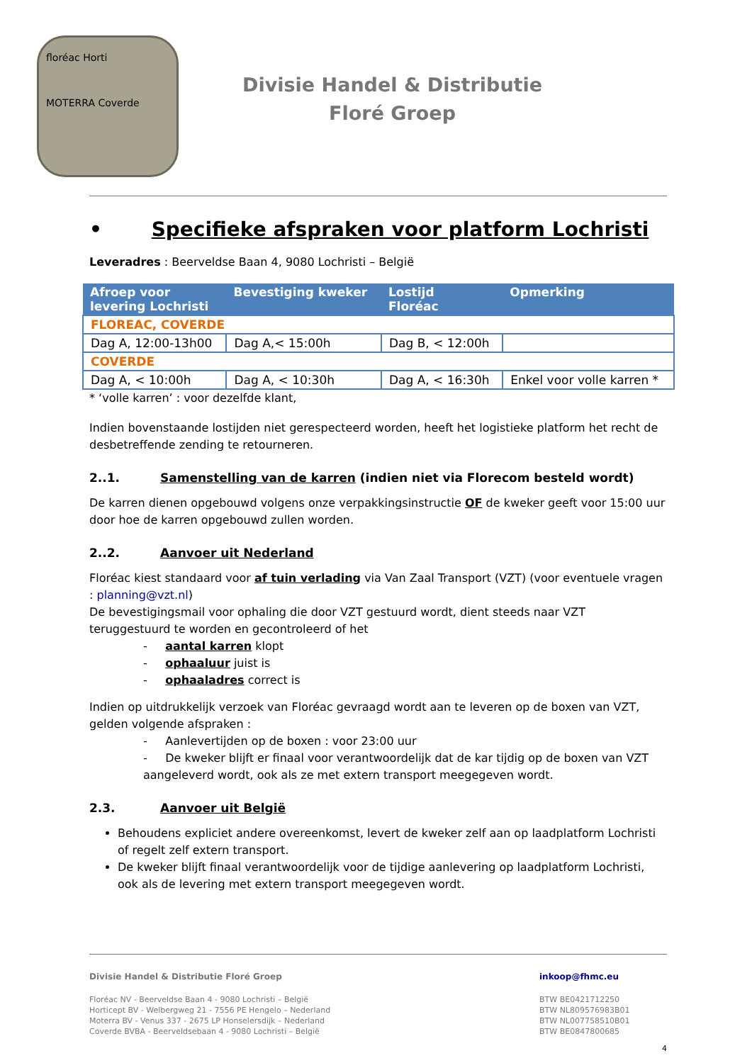floréac Horti
MOTERRA Coverde
Divisie Handel & Distributie
Floré Groep
• Specifieke afspraken voor platform Lochristi
Leveradres : Beerveldse Baan 4, 9080 Lochristi – België
| Afroep voor levering Lochristi | Bevestiging kweker | Lostijd Floréac | Opmerking |
| --- | --- | --- | --- |
| FLOREAC, COVERDE | | | |
| Dag A, 12:00-13h00 | Dag A,< 15:00h | Dag B, < 12:00h | |
| COVERDE | | | |
| Dag A, < 10:00h | Dag A, < 10:30h | Dag A, < 16:30h | Enkel voor volle karren * |
* ‘volle karren’ : voor dezelfde klant,
Indien bovenstaande lostijden niet gerespecteerd worden, heeft het logistieke platform het recht de desbetreffende zending te retourneren.
2..1. Samenstelling van de karren (indien niet via Florecom besteld wordt)
De karren dienen opgebouwd volgens onze verpakkingsinstructie OF de kweker geeft voor 15:00 uur door hoe de karren opgebouwd zullen worden.
2..2. Aanvoer uit Nederland
Floréac kiest standaard voor af tuin verlading via Van Zaal Transport (VZT) (voor eventuele vragen : planning@vzt.nl)
De bevestigingsmail voor ophaling die door VZT gestuurd wordt, dient steeds naar VZT teruggestuurd te worden en gecontroleerd of het
- aantal karren klopt
- ophaaluur juist is
- ophaaladres correct is
Indien op uitdrukkelijk verzoek van Floréac gevraagd wordt aan te leveren op de boxen van VZT, gelden volgende afspraken :
- Aanlevertijden op de boxen : voor 23:00 uur
- De kweker blijft er finaal voor verantwoordelijk dat de kar tijdig op de boxen van VZT aangeleverd wordt, ook als ze met extern transport meegegeven wordt.
2.3. Aanvoer uit België
Behoudens expliciet andere overeenkomst, levert de kweker zelf aan op laadplatform Lochristi of regelt zelf extern transport.
De kweker blijft finaal verantwoordelijk voor de tijdige aanlevering op laadplatform Lochristi, ook als de levering met extern transport meegegeven wordt.
Divisie Handel & Distributie Floré Groep
inkoop@fhmc.eu
Floréac NV - Beerveldse Baan 4 - 9080 Lochristi – België
Horticept BV - Welbergweg 21 - 7556 PE Hengelo – Nederland
Moterra BV - Venus 337 - 2675 LP Honselersdijk – Nederland
Coverde BVBA - Beerveldsebaan 4 - 9080 Lochristi – België
BTW BE0421712250
BTW NL809576983B01
BTW NL007758510B01
BTW BE0847800685
4